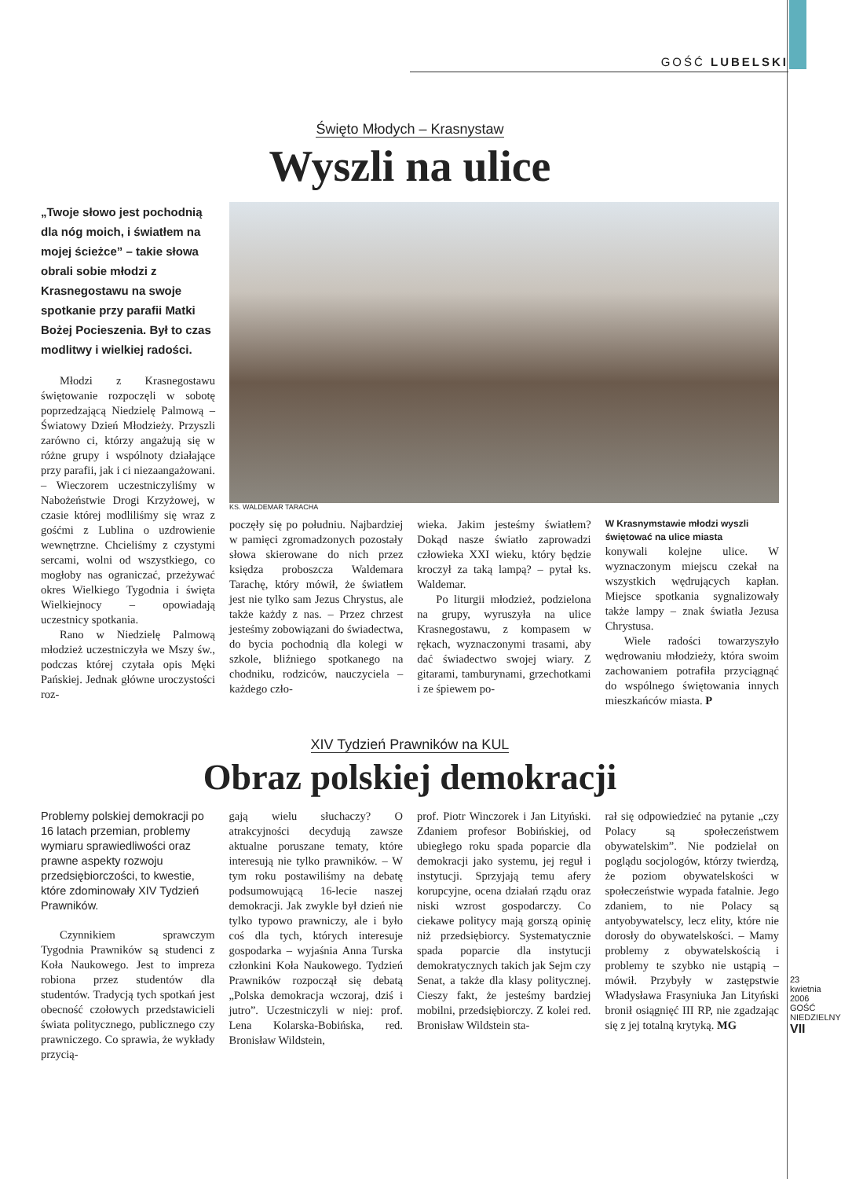GOŚĆ LUBELSKI
Święto Młodych – Krasnystaw
Wyszli na ulice
„Twoje słowo jest pochodnią dla nóg moich, i światłem na mojej ścieżce” – takie słowa obrali sobie młodzi z Krasnegostawu na swoje spotkanie przy parafii Matki Bożej Pocieszenia. Był to czas modlitwy i wielkiej radości.
Młodzi z Krasnegostawu świętowanie rozpoczęli w sobotę poprzedzającą Niedzielę Palmową – Światowy Dzień Młodzieży. Przyszli zarówno ci, którzy angażują się w różne grupy i wspólnoty działające przy parafii, jak i ci niezaangażowani. – Wieczorem uczestniczyliśmy w Nabożeństwie Drogi Krzyżowej, w czasie której modliliśmy się wraz z gośćmi z Lublina o uzdrowienie wewnętrzne. Chcieliśmy z czystymi sercami, wolni od wszystkiego, co mogłoby nas ograniczać, przeżywać okres Wielkiego Tygodnia i święta Wielkiejnocy – opowiadają uczestnicy spotkania.
Rano w Niedzielę Palmową młodzież uczestniczyła we Mszy św., podczas której czytała opis Męki Pańskiej. Jednak główne uroczystości roz-
KS. WALDEMAR TARACHA
poczęły się po południu. Najbardziej w pamięci zgromadzonych pozostały słowa skierowane do nich przez księdza proboszcza Waldemara Tarachę, który mówił, że światłem jest nie tylko sam Jezus Chrystus, ale także każdy z nas. – Przez chrzest jesteśmy zobowiązani do świadectwa, do bycia pochodnią dla kolegi w szkole, bliźniego spotkanego na chodniku, rodziców, nauczyciela – każdego czło-
wieka. Jakim jesteśmy światłem? Dokąd nasze światło zaprowadzi człowieka XXI wieku, który będzie kroczył za taką lampą? – pytał ks. Waldemar.
Po liturgii młodzież, podzielona na grupy, wyruszyła na ulice Krasnegostawu, z kompasem w rękach, wyznaczonymi trasami, aby dać świadectwo swojej wiary. Z gitarami, tamburynami, grzechotkami i ze śpiewem po-
W Krasnymstawie młodzi wyszli świętować na ulice miasta
konywali kolejne ulice. W wyznaczonym miejscu czekał na wszystkich wędrujących kapłan. Miejsce spotkania sygnalizowały także lampy – znak światła Jezusa Chrystusa.
Wiele radości towarzyszyło wędrowaniu młodzieży, która swoim zachowaniem potrafiła przyciągnąć do wspólnego świętowania innych mieszkańców miasta. P
XIV Tydzień Prawników na KUL
Obraz polskiej demokracji
Problemy polskiej demokracji po 16 latach przemian, problemy wymiaru sprawiedliwości oraz prawne aspekty rozwoju przedsiębiorczości, to kwestie, które zdominowały XIV Tydzień Prawników.
Czynnikiem sprawczym Tygodnia Prawników są studenci z Koła Naukowego. Jest to impreza robiona przez studentów dla studentów. Tradycją tych spotkań jest obecność czołowych przedstawicieli świata politycznego, publicznego czy prawniczego. Co sprawia, że wykłady przycią-
gają wielu słuchaczy? O atrakcyjności decydują zawsze aktualne poruszane tematy, które interesują nie tylko prawników. – W tym roku postawiliśmy na debatę podsumowującą 16-lecie naszej demokracji. Jak zwykle był dzień nie tylko typowo prawniczy, ale i było coś dla tych, których interesuje gospodarka – wyjaśnia Anna Turska członkini Koła Naukowego. Tydzień Prawników rozpoczął się debatą „Polska demokracja wczoraj, dziś i jutro”. Uczestniczyli w niej: prof. Lena Kolarska-Bobińska, red. Bronisław Wildstein,
prof. Piotr Winczorek i Jan Lityński. Zdaniem profesor Bobińskiej, od ubiegłego roku spada poparcie dla demokracji jako systemu, jej reguł i instytucji. Sprzyjają temu afery korupcyjne, ocena działań rządu oraz niski wzrost gospodarczy. Co ciekawe politycy mają gorszą opinię niż przedsiębiorcy. Systematycznie spada poparcie dla instytucji demokratycznych takich jak Sejm czy Senat, a także dla klasy politycznej. Cieszy fakt, że jesteśmy bardziej mobilni, przedsiębiorczy. Z kolei red. Bronisław Wildstein sta-
rał się odpowiedzieć na pytanie „czy Polacy są społeczeństwem obywatelskim”. Nie podzielał on poglądu socjologów, którzy twierdzą, że poziom obywatelskości w społeczeństwie wypada fatalnie. Jego zdaniem, to nie Polacy są antyobywatelscy, lecz elity, które nie dorosły do obywatelskości. – Mamy problemy z obywatelskością i problemy te szybko nie ustąpią – mówił. Przybyły w zastępstwie Władysława Frasyniuka Jan Lityński bronił osiągnięć III RP, nie zgadzając się z jej totalną krytyką. MG
23 kwietnia 2006 GOŚĆ NIEDZIELNY
VII